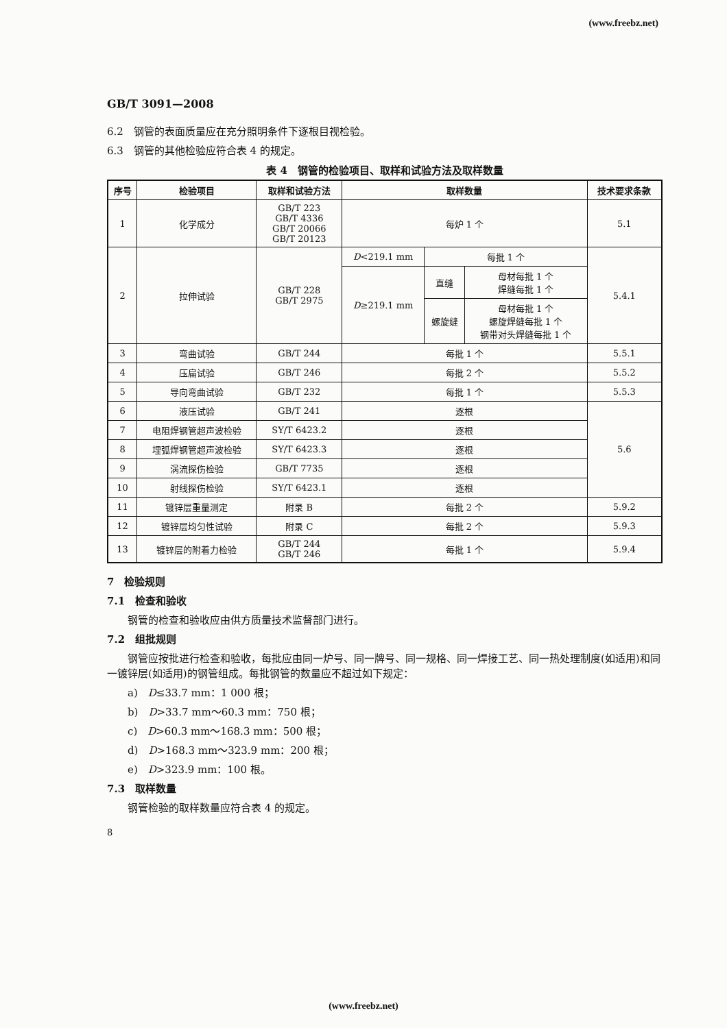(www.freebz.net)
GB/T 3091—2008
6.2　钢管的表面质量应在充分照明条件下逐根目视检验。
6.3　钢管的其他检验应符合表 4 的规定。
表 4　钢管的检验项目、取样和试验方法及取样数量
| 序号 | 检验项目 | 取样和试验方法 | 取样数量 | | | 技术要求条款 |
| --- | --- | --- | --- | --- | --- | --- |
| 1 | 化学成分 | GB/T 223 GB/T 4336 GB/T 20066 GB/T 20123 | 每炉 1 个 | | | 5.1 |
| 2 | 拉伸试验 | GB/T 228 GB/T 2975 | D <219.1 mm | 每批 1 个 | | 5.4.1 |
| | | | D ≥219.1 mm | 直缝 | 母材每批 1 个 焊缝每批 1 个 | |
| | | | | 螺旋缝 | 母材每批 1 个 螺旋焊缝每批 1 个 钢带对头焊缝每批 1 个 | |
| 3 | 弯曲试验 | GB/T 244 | 每批 1 个 | | | 5.5.1 |
| 4 | 压扁试验 | GB/T 246 | 每批 2 个 | | | 5.5.2 |
| 5 | 导向弯曲试验 | GB/T 232 | 每批 1 个 | | | 5.5.3 |
| 6 | 液压试验 | GB/T 241 | 逐根 | | | 5.6 |
| 7 | 电阻焊钢管超声波检验 | SY/T 6423.2 | 逐根 | | | |
| 8 | 埋弧焊钢管超声波检验 | SY/T 6423.3 | 逐根 | | | |
| 9 | 涡流探伤检验 | GB/T 7735 | 逐根 | | | |
| 10 | 射线探伤检验 | SY/T 6423.1 | 逐根 | | | |
| 11 | 镀锌层重量测定 | 附录 B | 每批 2 个 | | | 5.9.2 |
| 12 | 镀锌层均匀性试验 | 附录 C | 每批 2 个 | | | 5.9.3 |
| 13 | 镀锌层的附着力检验 | GB/T 244 GB/T 246 | 每批 1 个 | | | 5.9.4 |
7　检验规则
7.1　检查和验收
钢管的检查和验收应由供方质量技术监督部门进行。
7.2　组批规则
钢管应按批进行检查和验收，每批应由同一炉号、同一牌号、同一规格、同一焊接工艺、同一热处理制度(如适用)和同一镀锌层(如适用)的钢管组成。每批钢管的数量应不超过如下规定：
a)　D≤33.7 mm：1 000 根；
b)　D>33.7 mm～60.3 mm：750 根；
c)　D>60.3 mm～168.3 mm：500 根；
d)　D>168.3 mm～323.9 mm：200 根；
e)　D>323.9 mm：100 根。
7.3　取样数量
钢管检验的取样数量应符合表 4 的规定。
8
(www.freebz.net)